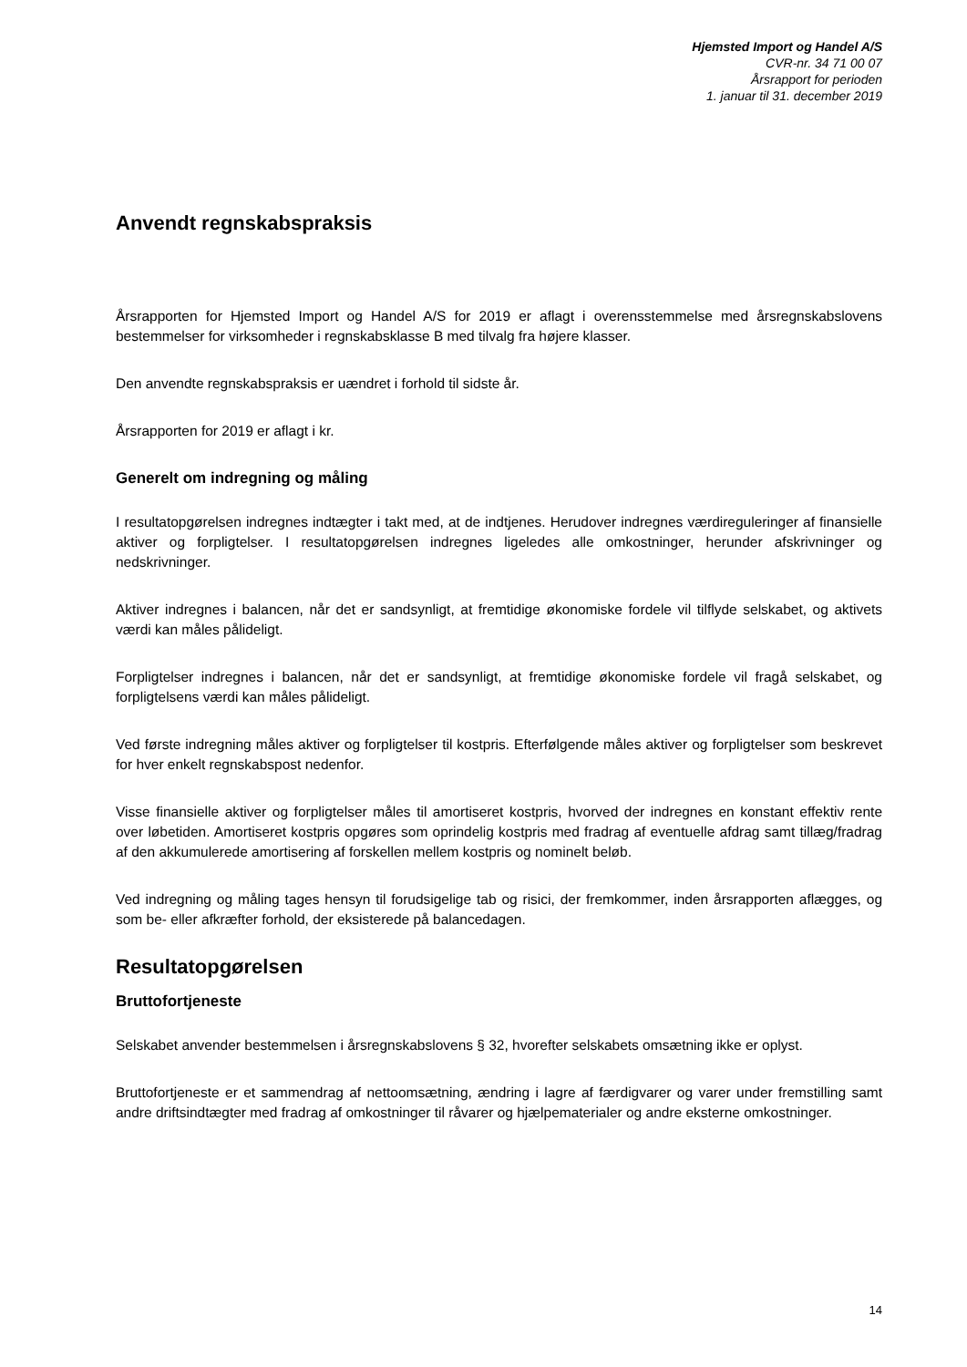Hjemsted Import og Handel A/S
CVR-nr. 34 71 00 07
Årsrapport for perioden
1. januar til 31. december 2019
Anvendt regnskabspraksis
Årsrapporten for Hjemsted Import og Handel A/S for 2019 er aflagt i overensstemmelse med årsregnskabslovens bestemmelser for virksomheder i regnskabsklasse B med tilvalg fra højere klasser.
Den anvendte regnskabspraksis er uændret i forhold til sidste år.
Årsrapporten for 2019 er aflagt i kr.
Generelt om indregning og måling
I resultatopgørelsen indregnes indtægter i takt med, at de indtjenes. Herudover indregnes værdireguleringer af finansielle aktiver og forpligtelser. I resultatopgørelsen indregnes ligeledes alle omkostninger, herunder afskrivninger og nedskrivninger.
Aktiver indregnes i balancen, når det er sandsynligt, at fremtidige økonomiske fordele vil tilflyde selskabet, og aktivets værdi kan måles pålideligt.
Forpligtelser indregnes i balancen, når det er sandsynligt, at fremtidige økonomiske fordele vil fragå selskabet, og forpligtelsens værdi kan måles pålideligt.
Ved første indregning måles aktiver og forpligtelser til kostpris. Efterfølgende måles aktiver og forpligtelser som beskrevet for hver enkelt regnskabspost nedenfor.
Visse finansielle aktiver og forpligtelser måles til amortiseret kostpris, hvorved der indregnes en konstant effektiv rente over løbetiden. Amortiseret kostpris opgøres som oprindelig kostpris med fradrag af eventuelle afdrag samt tillæg/fradrag af den akkumulerede amortisering af forskellen mellem kostpris og nominelt beløb.
Ved indregning og måling tages hensyn til forudsigelige tab og risici, der fremkommer, inden årsrapporten aflægges, og som be- eller afkræfter forhold, der eksisterede på balancedagen.
Resultatopgørelsen
Bruttofortjeneste
Selskabet anvender bestemmelsen i årsregnskabslovens § 32, hvorefter selskabets omsætning ikke er oplyst.
Bruttofortjeneste er et sammendrag af nettoomsætning, ændring i lagre af færdigvarer og varer under fremstilling samt andre driftsindtægter med fradrag af omkostninger til råvarer og hjælpematerialer og andre eksterne omkostninger.
14